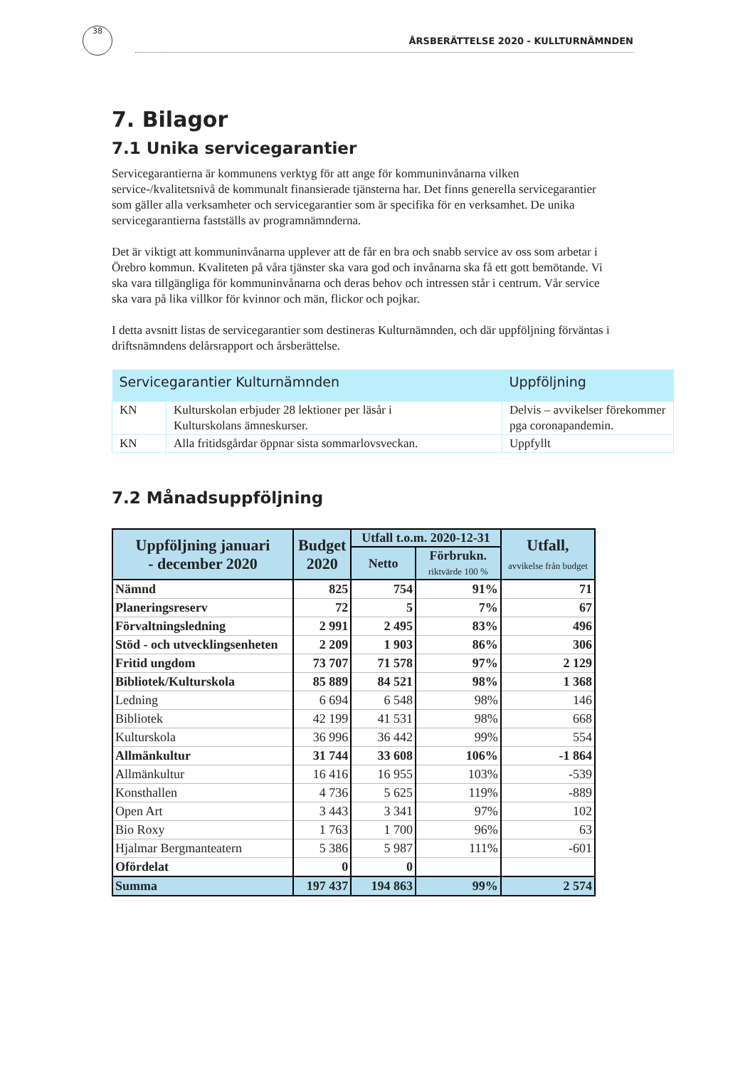38
ÅRSBERÄTTELSE 2020 - KULLTURNÄMNDEN
7. Bilagor
7.1 Unika servicegarantier
Servicegarantierna är kommunens verktyg för att ange för kommuninvånarna vilken service-/kvalitetsnivå de kommunalt finansierade tjänsterna har. Det finns generella servicegarantier som gäller alla verksamheter och servicegarantier som är specifika för en verksamhet. De unika servicegarantierna fastställs av programnämnderna.
Det är viktigt att kommuninvånarna upplever att de får en bra och snabb service av oss som arbetar i Örebro kommun. Kvaliteten på våra tjänster ska vara god och invånarna ska få ett gott bemötande. Vi ska vara tillgängliga för kommuninvånarna och deras behov och intressen står i centrum. Vår service ska vara på lika villkor för kvinnor och män, flickor och pojkar.
I detta avsnitt listas de servicegarantier som destineras Kulturnämnden, och där uppföljning förväntas i driftsnämndens delårsrapport och årsberättelse.
| Servicegarantier Kulturnämnden | | Uppföljning |
| --- | --- | --- |
| KN | Kulturskolan erbjuder 28 lektioner per läsår i Kulturskolans ämneskurser. | Delvis – avvikelser förekommer pga coronapandemin. |
| KN | Alla fritidsgårdar öppnar sista sommarlovsveckan. | Uppfyllt |
7.2 Månadsuppföljning
| Uppföljning januari - december 2020 | Budget 2020 | Utfall t.o.m. 2020-12-31 | | Utfall, avvikelse från budget |
| --- | --- | --- | --- | --- |
| | | Netto | Förbrukn. riktvärde 100 % | |
| Nämnd | 825 | 754 | 91% | 71 |
| Planeringsreserv | 72 | 5 | 7% | 67 |
| Förvaltningsledning | 2 991 | 2 495 | 83% | 496 |
| Stöd - och utvecklingsenheten | 2 209 | 1 903 | 86% | 306 |
| Fritid ungdom | 73 707 | 71 578 | 97% | 2 129 |
| Bibliotek/Kulturskola | 85 889 | 84 521 | 98% | 1 368 |
| Ledning | 6 694 | 6 548 | 98% | 146 |
| Bibliotek | 42 199 | 41 531 | 98% | 668 |
| Kulturskola | 36 996 | 36 442 | 99% | 554 |
| Allmänkultur | 31 744 | 33 608 | 106% | -1 864 |
| Allmänkultur | 16 416 | 16 955 | 103% | -539 |
| Konsthallen | 4 736 | 5 625 | 119% | -889 |
| Open Art | 3 443 | 3 341 | 97% | 102 |
| Bio Roxy | 1 763 | 1 700 | 96% | 63 |
| Hjalmar Bergmanteatern | 5 386 | 5 987 | 111% | -601 |
| Ofördelat | 0 | 0 | | |
| Summa | 197 437 | 194 863 | 99% | 2 574 |